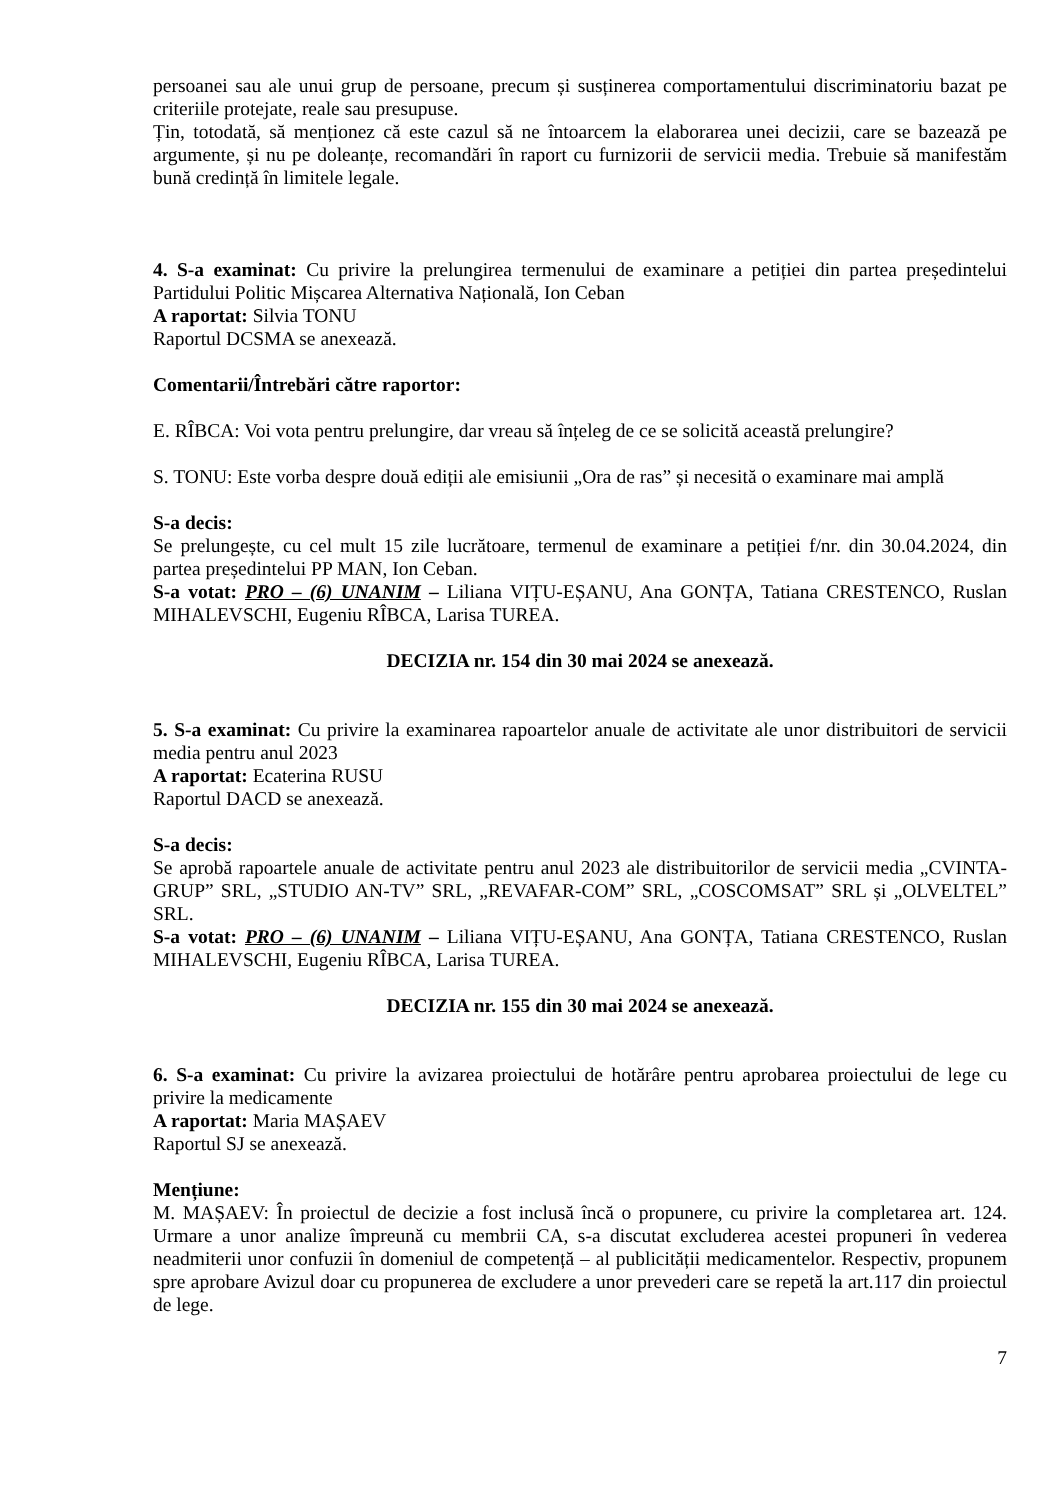persoanei sau ale unui grup de persoane, precum și susținerea comportamentului discriminatoriu bazat pe criteriile protejate, reale sau presupuse.
Țin, totodată, să menționez că este cazul să ne întoarcem la elaborarea unei decizii, care se bazează pe argumente, și nu pe doleanțe, recomandări în raport cu furnizorii de servicii media. Trebuie să manifestăm bună credință în limitele legale.
4. S-a examinat: Cu privire la prelungirea termenului de examinare a petiției din partea președintelui Partidului Politic Mișcarea Alternativa Națională, Ion Ceban
A raportat: Silvia TONU
Raportul DCSMA se anexează.
Comentarii/Întrebări către raportor:
E. RÎBCA: Voi vota pentru prelungire, dar vreau să înțeleg de ce se solicită această prelungire?
S. TONU: Este vorba despre două ediții ale emisiunii „Ora de ras” și necesită o examinare mai amplă
S-a decis:
Se prelungește, cu cel mult 15 zile lucrătoare, termenul de examinare a petiției f/nr. din 30.04.2024, din partea președintelui PP MAN, Ion Ceban.
S-a votat: PRO – (6) UNANIM – Liliana VIȚU-EȘANU, Ana GONȚA, Tatiana CRESTENCO, Ruslan MIHALEVSCHI, Eugeniu RÎBCA, Larisa TUREA.
DECIZIA nr. 154 din 30 mai 2024 se anexează.
5. S-a examinat: Cu privire la examinarea rapoartelor anuale de activitate ale unor distribuitori de servicii media pentru anul 2023
A raportat: Ecaterina RUSU
Raportul DACD se anexează.
S-a decis:
Se aprobă rapoartele anuale de activitate pentru anul 2023 ale distribuitorilor de servicii media „CVINTA-GRUP” SRL, „STUDIO AN-TV” SRL, „REVAFAR-COM” SRL, „COSCOMSAT” SRL și „OLVELTEL” SRL.
S-a votat: PRO – (6) UNANIM – Liliana VIȚU-EȘANU, Ana GONȚA, Tatiana CRESTENCO, Ruslan MIHALEVSCHI, Eugeniu RÎBCA, Larisa TUREA.
DECIZIA nr. 155 din 30 mai 2024 se anexează.
6. S-a examinat: Cu privire la avizarea proiectului de hotărâre pentru aprobarea proiectului de lege cu privire la medicamente
A raportat: Maria MAȘAEV
Raportul SJ se anexează.
Mențiune:
M. MAȘAEV: În proiectul de decizie a fost inclusă încă o propunere, cu privire la completarea art. 124. Urmare a unor analize împreună cu membrii CA, s-a discutat excluderea acestei propuneri în vederea neadmiterii unor confuzii în domeniul de competență – al publicității medicamentelor. Respectiv, propunem spre aprobare Avizul doar cu propunerea de excludere a unor prevederi care se repetă la art.117 din proiectul de lege.
7